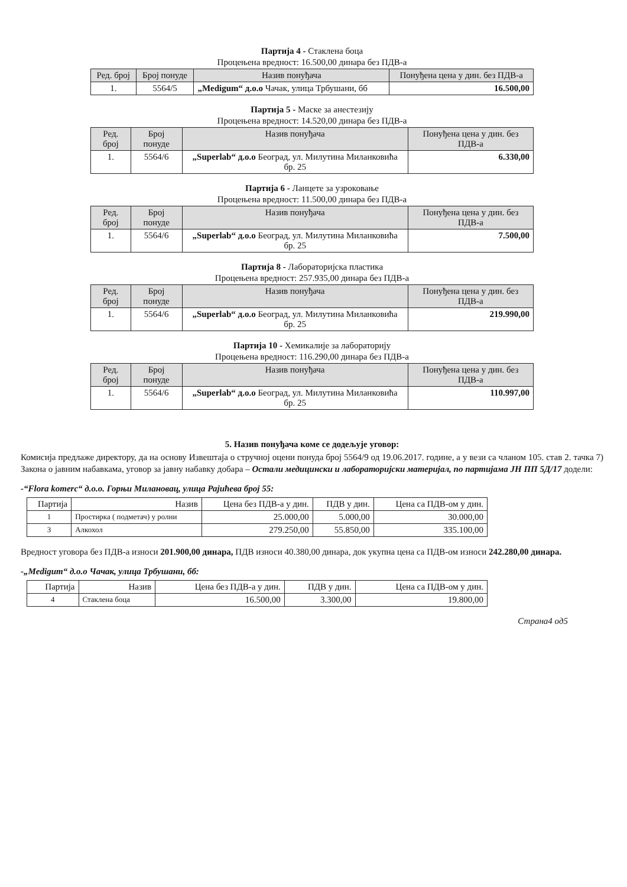Партија 4 - Стаклена боца
Процењена вредност: 16.500,00 динара без ПДВ-а
| Ред. број | Број понуде | Назив понуђача | Понуђена цена у дин. без ПДВ-а |
| --- | --- | --- | --- |
| 1. | 5564/5 | „Medigum“ д.о.о Чачак, улица Трбушани, бб | 16.500,00 |
Партија 5 - Маске за анестезију
Процењена вредност: 14.520,00 динара без ПДВ-а
| Ред. број | Број понуде | Назив понуђача | Понуђена цена у дин. без ПДВ-а |
| --- | --- | --- | --- |
| 1. | 5564/6 | „Superlab“ д.о.о Београд, ул. Милутина Миланковића бр. 25 | 6.330,00 |
Партија 6 - Ланцете за узроковање
Процењена вредност: 11.500,00 динара без ПДВ-а
| Ред. број | Број понуде | Назив понуђача | Понуђена цена у дин. без ПДВ-а |
| --- | --- | --- | --- |
| 1. | 5564/6 | „Superlab“ д.о.о Београд, ул. Милутина Миланковића бр. 25 | 7.500,00 |
Партија 8 - Лабораторијска пластика
Процењена вредност: 257.935,00 динара без ПДВ-а
| Ред. број | Број понуде | Назив понуђача | Понуђена цена у дин. без ПДВ-а |
| --- | --- | --- | --- |
| 1. | 5564/6 | „Superlab“ д.о.о Београд, ул. Милутина Миланковића бр. 25 | 219.990,00 |
Партија 10 - Хемикалије за лабораторију
Процењена вредност: 116.290,00 динара без ПДВ-а
| Ред. број | Број понуде | Назив понуђача | Понуђена цена у дин. без ПДВ-а |
| --- | --- | --- | --- |
| 1. | 5564/6 | „Superlab“ д.о.о Београд, ул. Милутина Миланковића бр. 25 | 110.997,00 |
5. Назив понуђача коме се додељује уговор:
Комисија предлаже директору, да на основу Извештаја о стручној оцени понуда број 5564/9 од 19.06.2017. године, а у вези са чланом 105. став 2. тачка 7) Закона о јавним набавкама, уговор за јавну набавку добара – Остали медицински и лабораторијски материјал, по партијама ЈН ПП 5Д/17 додели:
-“Flora komerc“ д.о.о. Горњи Милановац, улица Рајићева број 55:
| Партија | Назив | Цена без ПДВ-а у дин. | ПДВ у дин. | Цена са ПДВ-ом у дин. |
| 1 | Простирка ( подметач) у ролни | 25.000,00 | 5.000,00 | 30.000,00 |
| 3 | Алкохол | 279.250,00 | 55.850,00 | 335.100,00 |
Вредност уговора без ПДВ-а износи 201.900,00 динара, ПДВ износи 40.380,00 динара, док укупна цена са ПДВ-ом износи 242.280,00 динара.
-„Medigum“ д.о.о Чачак, улица Трбушани, бб:
| Партија | Назив | Цена без ПДВ-а у дин. | ПДВ у дин. | Цена са ПДВ-ом у дин. |
| 4 | Стаклена боца | 16.500,00 | 3.300,00 | 19.800,00 |
Страна4 од5